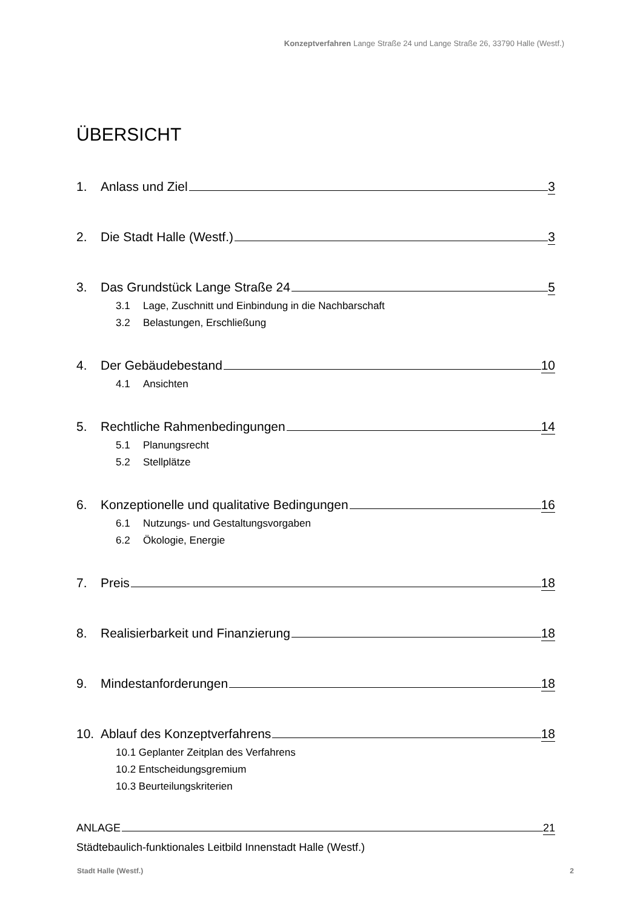Konzeptverfahren Lange Straße 24 und Lange Straße 26, 33790 Halle (Westf.)
ÜBERSICHT
1. Anlass und Ziel 3
2. Die Stadt Halle (Westf.) 3
3. Das Grundstück Lange Straße 24 5
3.1 Lage, Zuschnitt und Einbindung in die Nachbarschaft
3.2 Belastungen, Erschließung
4. Der Gebäudebestand 10
4.1 Ansichten
5. Rechtliche Rahmenbedingungen 14
5.1 Planungsrecht
5.2 Stellplätze
6. Konzeptionelle und qualitative Bedingungen 16
6.1 Nutzungs- und Gestaltungsvorgaben
6.2 Ökologie, Energie
7. Preis 18
8. Realisierbarkeit und Finanzierung 18
9. Mindestanforderungen 18
10. Ablauf des Konzeptverfahrens 18
10.1 Geplanter Zeitplan des Verfahrens
10.2 Entscheidungsgremium
10.3 Beurteilungskriterien
ANLAGE 21
Städtebaulich-funktionales Leitbild Innenstadt Halle (Westf.)
Stadt Halle (Westf.) 2